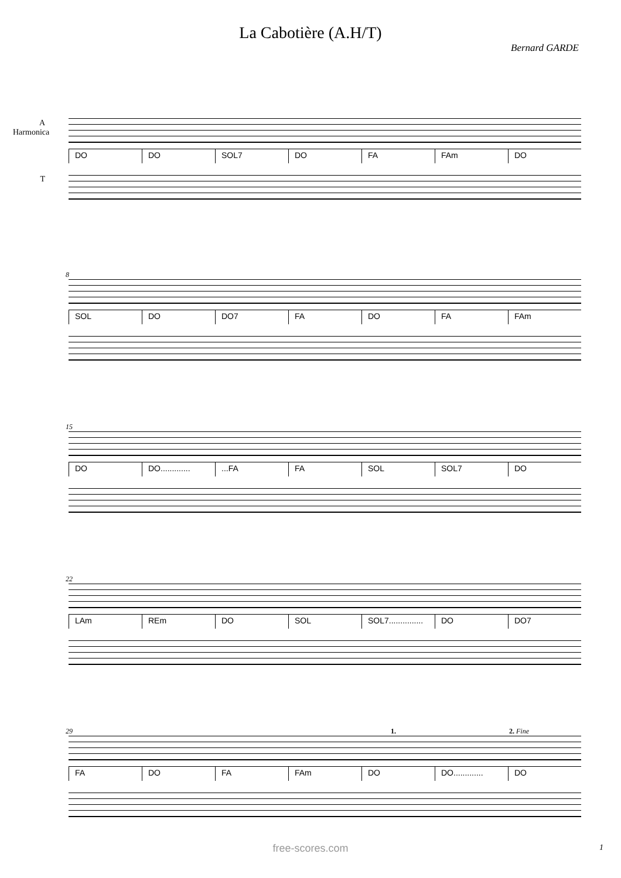La Cabotière (A.H/T)
Bernard GARDE
A Harmonica
T
DO DO SOL7 DO FA FAm DO
8
SOL DO DO7 FA DO FA FAm
15
DO DO................FA FA SOL SOL7 DO
22
LAm REm DO SOL SOL7............... DO DO7
29 1. 2. Fine
FA DO FA FAm DO DO............. DO
free-scores.com 1